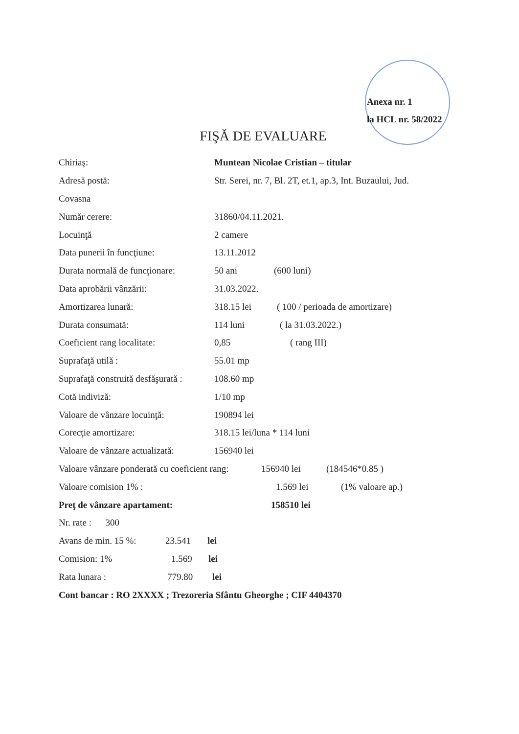Anexa nr. 1
la HCL nr. 58/2022
FIŞĂ DE EVALUARE
Chiriaş: Muntean Nicolae Cristian – titular
Adresă postă: Str. Serei, nr. 7, Bl. 2T, et.1, ap.3, Int. Buzaului, Jud.
Covasna
Număr cerere: 31860/04.11.2021.
Locuinţă 2 camere
Data punerii în funcţiune: 13.11.2012
Durata normală de funcţionare: 50 ani (600 luni)
Data aprobării vânzării: 31.03.2022.
Amortizarea lunară: 318.15 lei ( 100 / perioada de amortizare)
Durata consumată: 114 luni ( la 31.03.2022.)
Coeficient rang localitate: 0,85 ( rang III)
Suprafaţă utilă : 55.01 mp
Suprafaţă construită desfăşurată : 108.60 mp
Cotă indiviză: 1/10 mp
Valoare de vânzare locuinţă: 190894 lei
Corecţie amortizare: 318.15 lei/luna * 114 luni
Valoare de vânzare actualizată: 156940 lei
Valoare vânzare ponderată cu coeficient rang: 156940 lei (184546*0.85 )
Valoare comision 1% : 1.569 lei (1% valoare ap.)
Preţ de vânzare apartament: 158510 lei
Nr. rate : 300
Avans de min. 15 %: 23.541 lei
Comision: 1% 1.569 lei
Rata lunara : 779.80 lei
Cont bancar : RO 2XXXX ; Trezoreria Sfântu Gheorghe ; CIF 4404370